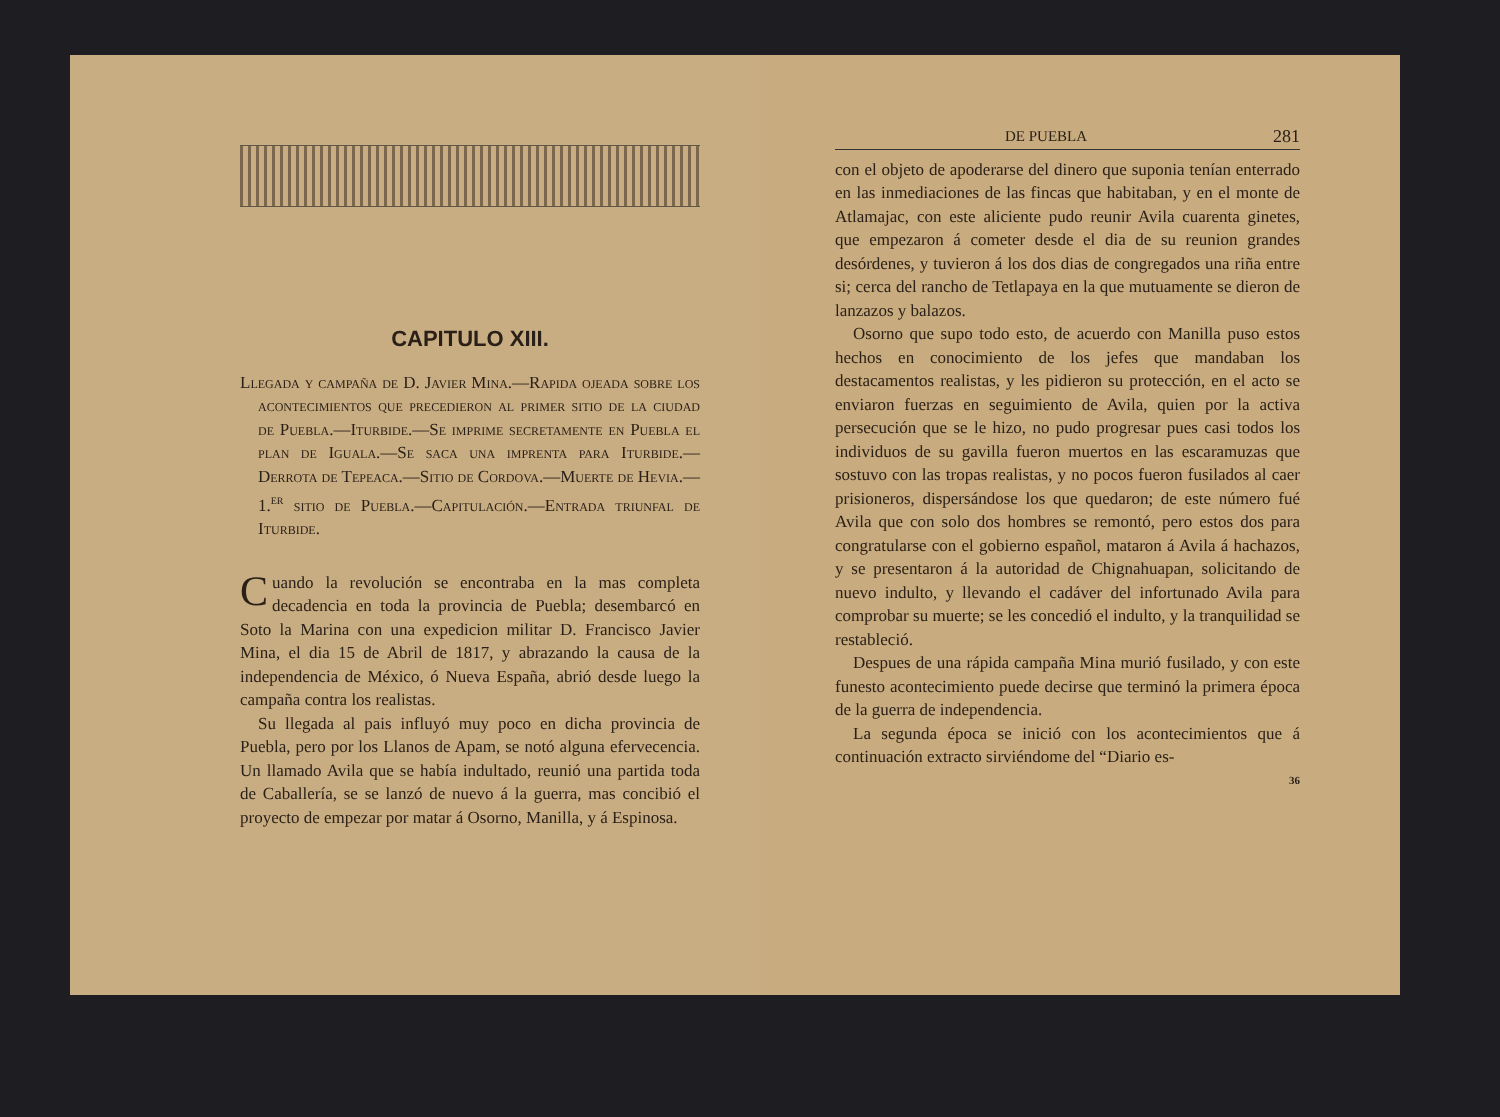CAPITULO XIII.
Llegada y campaña de D. Javier Mina.—Rapida ojeada sobre los acontecimientos que precedieron al primer sitio de la ciudad de Puebla.—Iturbide.—Se imprime secretamente en Puebla el plan de Iguala.—Se saca una imprenta para Iturbide.—Derrota de Tepeaca.—Sitio de Cordova.—Muerte de Hevia.—1.<sup>er</sup> sitio de Puebla.—Capitulación.—Entrada triunfal de Iturbide.
Cuando la revolución se encontraba en la mas completa decadencia en toda la provincia de Puebla; desembarcó en Soto la Marina con una expedicion militar D. Francisco Javier Mina, el dia 15 de Abril de 1817, y abrazando la causa de la independencia de México, ó Nueva España, abrió desde luego la campaña contra los realistas.
Su llegada al pais influyó muy poco en dicha provincia de Puebla, pero por los Llanos de Apam, se notó alguna efervecencia. Un llamado Avila que se había indultado, reunió una partida toda de Caballería, se se lanzó de nuevo á la guerra, mas concibió el proyecto de empezar por matar á Osorno, Manilla, y á Espinosa.
DE PUEBLA 281
con el objeto de apoderarse del dinero que suponia tenían enterrado en las inmediaciones de las fincas que habitaban, y en el monte de Atlamajac, con este aliciente pudo reunir Avila cuarenta ginetes, que empezaron á cometer desde el dia de su reunion grandes desórdenes, y tuvieron á los dos dias de congregados una riña entre si; cerca del rancho de Tetlapaya en la que mutuamente se dieron de lanzazos y balazos.
Osorno que supo todo esto, de acuerdo con Manilla puso estos hechos en conocimiento de los jefes que mandaban los destacamentos realistas, y les pidieron su protección, en el acto se enviaron fuerzas en seguimiento de Avila, quien por la activa persecución que se le hizo, no pudo progresar pues casi todos los individuos de su gavilla fueron muertos en las escaramuzas que sostuvo con las tropas realistas, y no pocos fueron fusilados al caer prisioneros, dispersándose los que quedaron; de este número fué Avila que con solo dos hombres se remontó, pero estos dos para congratularse con el gobierno español, mataron á Avila á hachazos, y se presentaron á la autoridad de Chignahuapan, solicitando de nuevo indulto, y llevando el cadáver del infortunado Avila para comprobar su muerte; se les concedió el indulto, y la tranquilidad se restableció.
Despues de una rápida campaña Mina murió fusilado, y con este funesto acontecimiento puede decirse que terminó la primera época de la guerra de independencia.
La segunda época se inició con los acontecimientos que á continuación extracto sirviéndome del “Diario es-
36